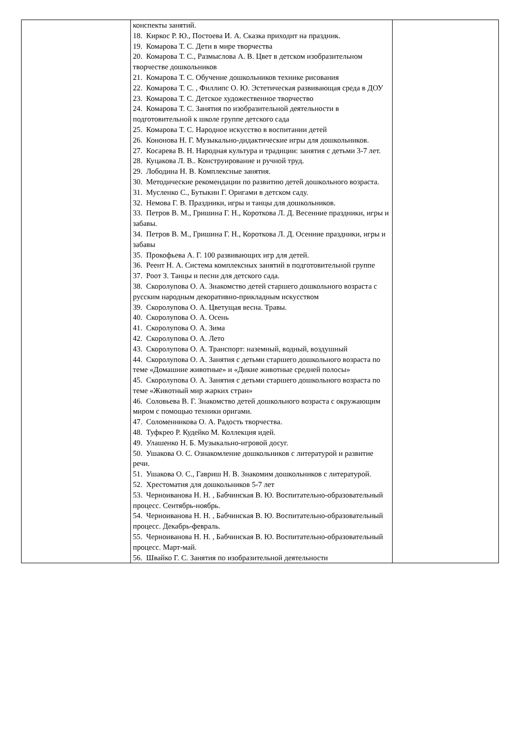| | конспекты занятий. 18. Киркос Р. Ю., Постоева И. А. Сказка приходит на праздник. 19. Комарова Т. С. Дети в мире творчества 20. Комарова Т. С., Размыслова А. В. Цвет в детском изобразительном творчестве дошкольников 21. Комарова Т. С. Обучение дошкольников технике рисования 22. Комарова Т. С. , Филлипс О. Ю. Эстетическая развивающая среда в ДОУ 23. Комарова Т. С. Детское художественное творчество 24. Комарова Т. С. Занятия по изобразительной деятельности в подготовительной к школе группе детского сада 25. Комарова Т. С. Народное искусство в воспитании детей 26. Кононова Н. Г. Музыкально-дидактические игры для дошкольников. 27. Косарева В. Н. Народная культура и традиции: занятия с детьми 3-7 лет. 28. Куцакова Л. В.. Конструирование и ручной труд. 29. Лободина Н. В. Комплексные занятия. 30. Методические рекомендации по развитию детей дошкольного возраста. 31. Мусленко С., Бутыкин Г. Оригами в детском саду. 32. Немова Г. В. Праздники, игры и танцы для дошкольников. 33. Петров В. М., Гришина Г. Н., Короткова Л. Д. Весенние праздники, игры и забавы. 34. Петров В. М., Гришина Г. Н., Короткова Л. Д. Осенние праздники, игры и забавы 35. Прокофьева А. Г. 100 развивающих игр для детей. 36. Реент Н. А. Система комплексных занятий в подготовительной группе 37. Роот З. Танцы и песни для детского сада. 38. Скоролупова О. А. Знакомство детей старшего дошкольного возраста с русским народным декоративно-прикладным искусством 39. Скоролупова О. А. Цветущая весна. Травы. 40. Скоролупова О. А. Осень 41. Скоролупова О. А. Зима 42. Скоролупова О. А. Лето 43. Скоролупова О. А. Транспорт: наземный, водный, воздушный 44. Скоролупова О. А. Занятия с детьми старшего дошкольного возраста по теме «Домашние животные» и «Дикие животные средней полосы» 45. Скоролупова О. А. Занятия с детьми старшего дошкольного возраста по теме «Животный мир жарких стран» 46. Соловьева В. Г. Знакомство детей дошкольного возраста с окружающим миром с помощью техники оригами. 47. Соломенникова О. А. Радость творчества. 48. Туфкрео Р. Кудейко М. Коллекция идей. 49. Улашенко Н. Б. Музыкально-игровой досуг. 50. Ушакова О. С. Ознакомление дошкольников с литературой и развитие речи. 51. Ушакова О. С., Гавриш Н. В. Знакомим дошкольников с литературой. 52. Хрестоматия для дошкольников 5-7 лет 53. Черноиванова Н. Н. , Бабчинская В. Ю. Воспитательно-образовательный процесс. Сентябрь-ноябрь. 54. Черноиванова Н. Н. , Бабчинская В. Ю. Воспитательно-образовательный процесс. Декабрь-февраль. 55. Черноиванова Н. Н. , Бабчинская В. Ю. Воспитательно-образовательный процесс. Март-май. 56. Швайко Г. С. Занятия по изобразительной деятельности | |